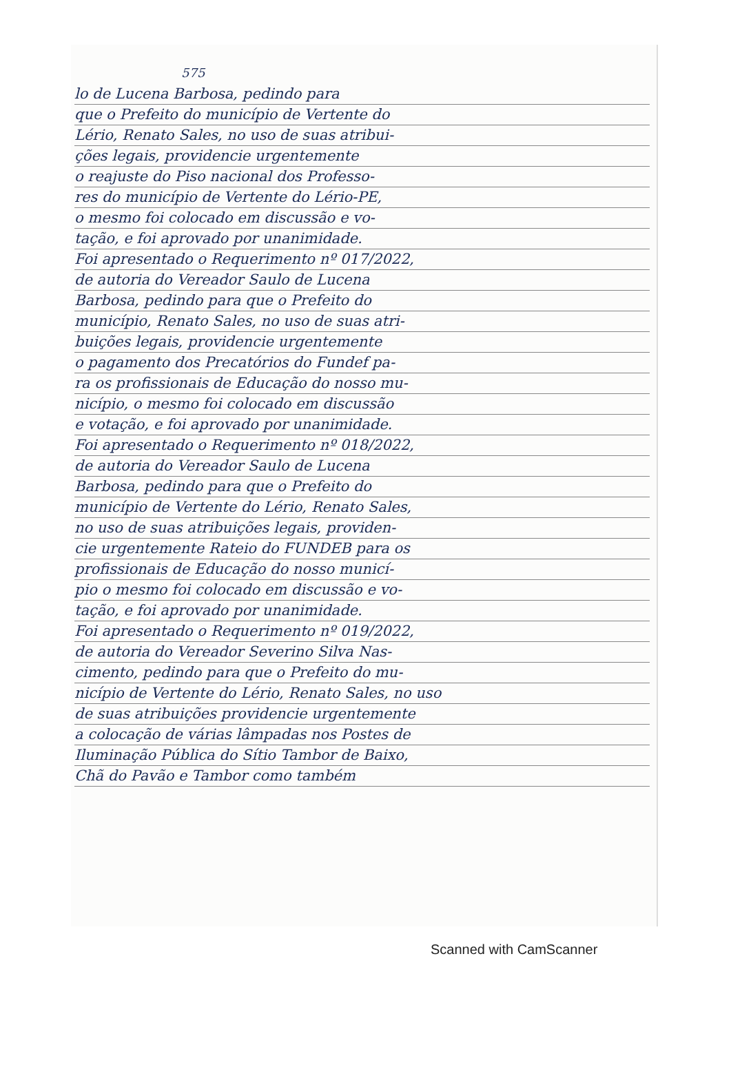575
lo de Lucena Barbosa, pedindo para
que o Prefeito do município de Vertente do
Lério, Renato Sales, no uso de suas atribui-
ções legais, providencie urgentemente
o reajuste do Piso nacional dos Professo-
res do município de Vertente do Lério-PE,
o mesmo foi colocado em discussão e vo-
tação, e foi aprovado por unanimidade.
Foi apresentado o Requerimento nº 017/2022,
de autoria do Vereador Saulo de Lucena
Barbosa, pedindo para que o Prefeito do
município, Renato Sales, no uso de suas atri-
buições legais, providencie urgentemente
o pagamento dos Precatórios do Fundef pa-
ra os profissionais de Educação do nosso mu-
nicípio, o mesmo foi colocado em discussão
e votação, e foi aprovado por unanimidade.
Foi apresentado o Requerimento nº 018/2022,
de autoria do Vereador Saulo de Lucena
Barbosa, pedindo para que o Prefeito do
município de Vertente do Lério, Renato Sales,
no uso de suas atribuições legais, providen-
cie urgentemente Rateio do FUNDEB para os
profissionais de Educação do nosso municí-
pio o mesmo foi colocado em discussão e vo-
tação, e foi aprovado por unanimidade.
Foi apresentado o Requerimento nº 019/2022,
de autoria do Vereador Severino Silva Nas-
cimento, pedindo para que o Prefeito do mu-
nicípio de Vertente do Lério, Renato Sales, no uso
de suas atribuições providencie urgentemente
a colocação de várias lâmpadas nos Postes de
Iluminação Pública do Sítio Tambor de Baixo,
Chã do Pavão e Tambor como também
Scanned with CamScanner